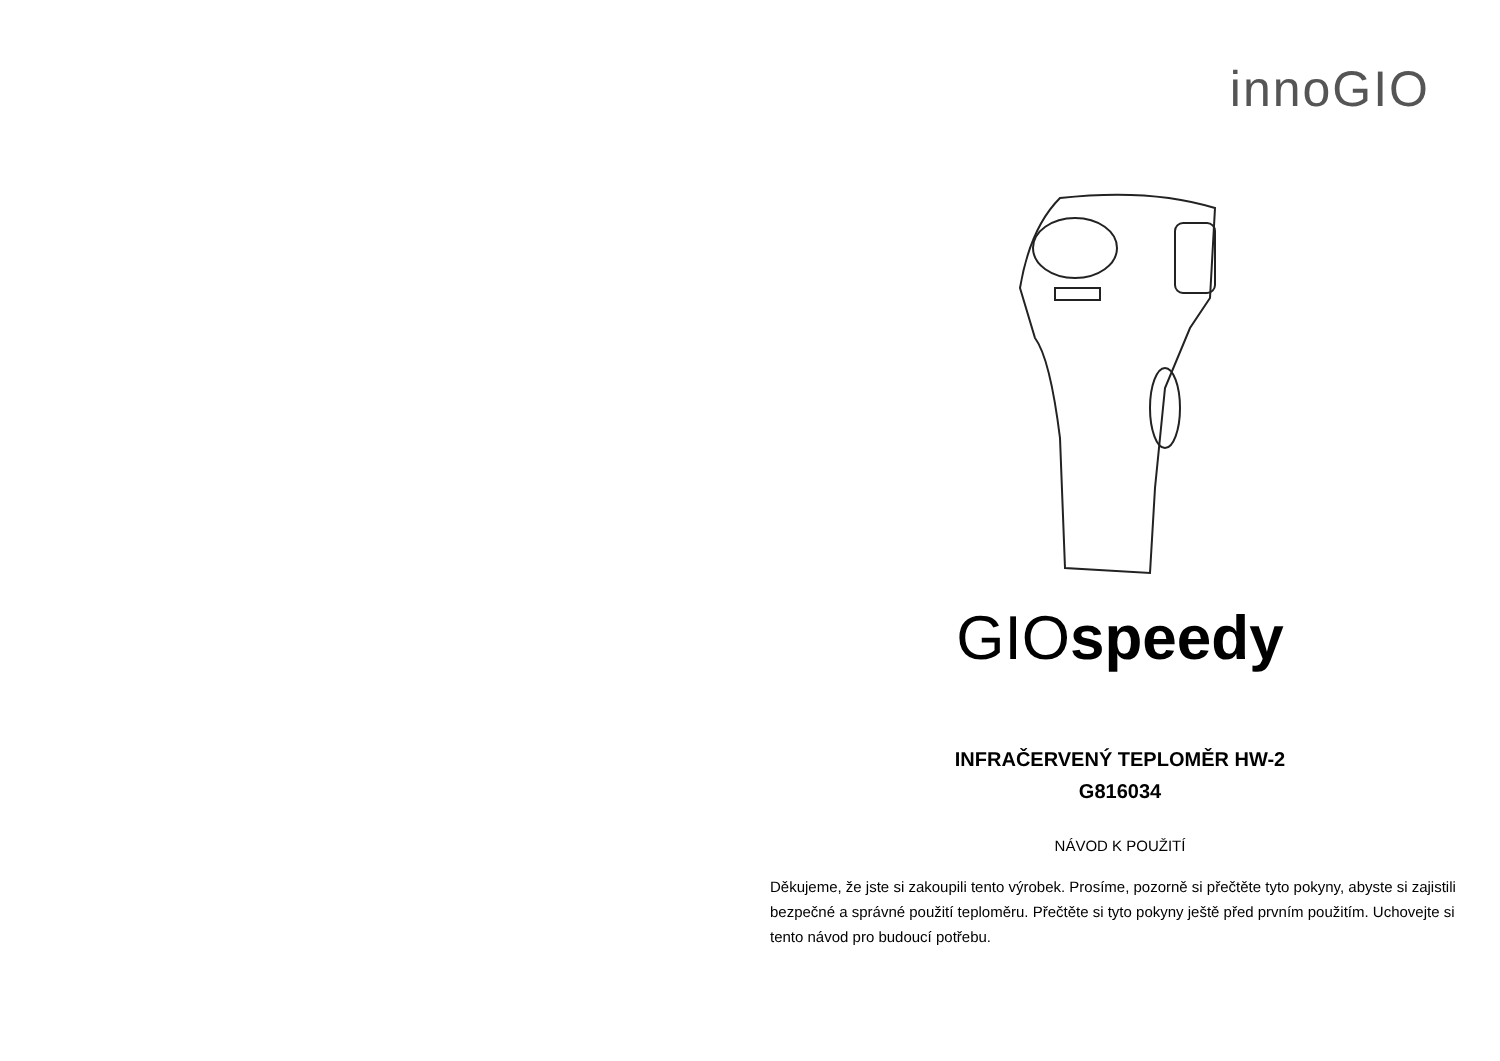innoGIO
GIOspeedy
INFRAČERVENÝ TEPLOMĚR HW-2
G816034
NÁVOD K POUŽITÍ
Děkujeme, že jste si zakoupili tento výrobek. Prosíme, pozorně si přečtěte tyto pokyny, abyste si zajistili bezpečné a správné použití teploměru. Přečtěte si tyto pokyny ještě před prvním použitím. Uchovejte si tento návod pro budoucí potřebu.